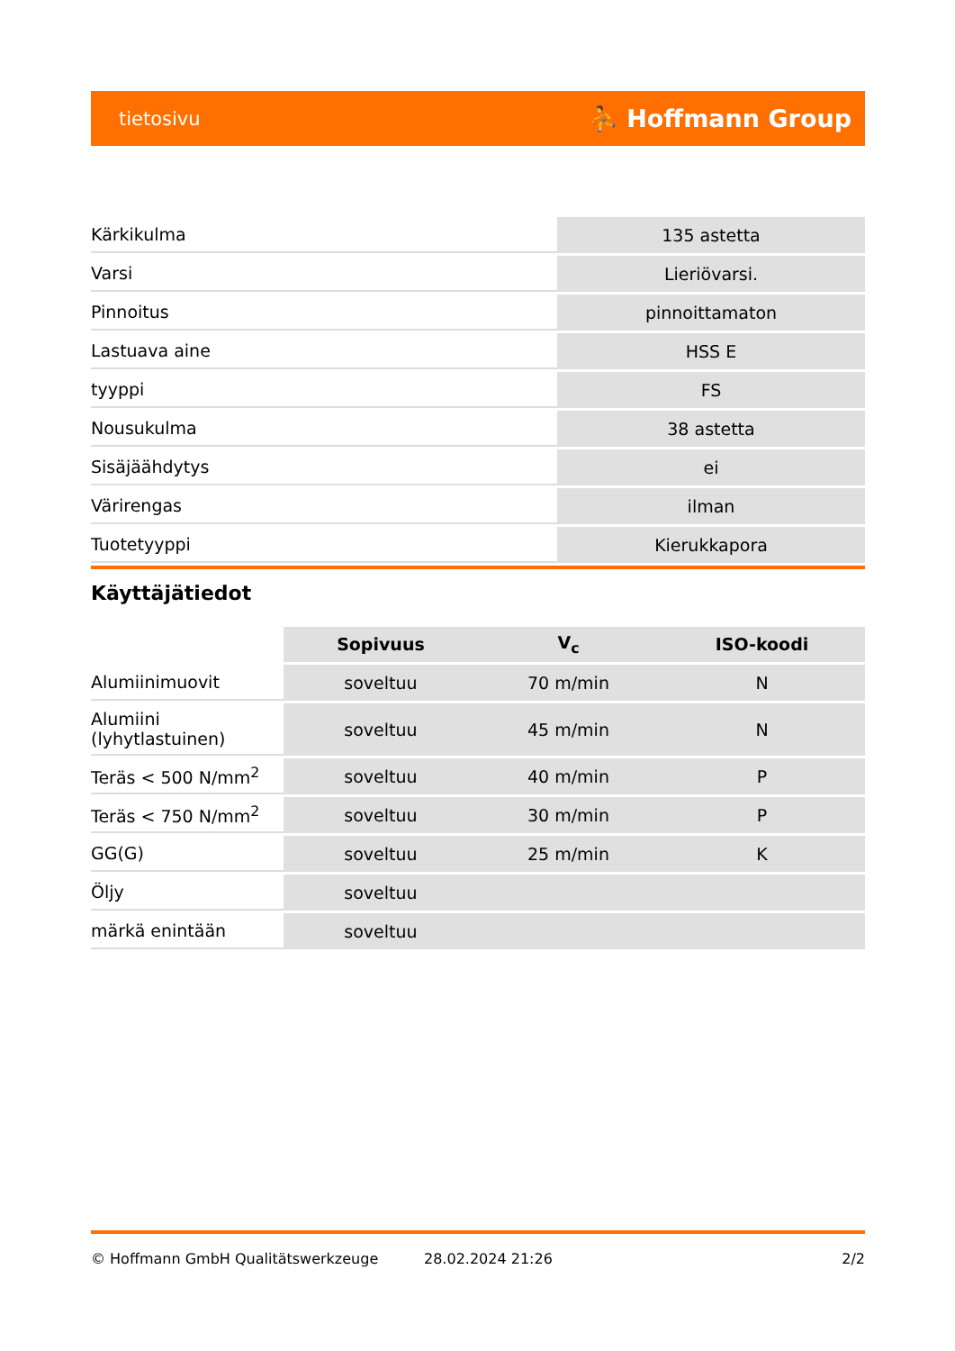tietosivu ⛹ Hoffmann Group
| Kärkikulma | 135 astetta |
| Varsi | Lieriövarsi. |
| Pinnoitus | pinnoittamaton |
| Lastuava aine | HSS E |
| tyyppi | FS |
| Nousukulma | 38 astetta |
| Sisäjäähdytys | ei |
| Värirengas | ilman |
| Tuotetyyppi | Kierukkapora |
Käyttäjätiedot
| | Sopivuus | V<sub>c</sub> | ISO-koodi |
| --- | --- | --- | --- |
| Alumiinimuovit | soveltuu | 70 m/min | N |
| Alumiini (lyhytlastuinen) | soveltuu | 45 m/min | N |
| Teräs < 500 N/mm<sup>2</sup> | soveltuu | 40 m/min | P |
| Teräs < 750 N/mm<sup>2</sup> | soveltuu | 30 m/min | P |
| GG(G) | soveltuu | 25 m/min | K |
| Öljy | soveltuu | | |
| märkä enintään | soveltuu | | |
© Hoffmann GmbH Qualitätswerkzeuge 28.02.2024 21:26 2/2